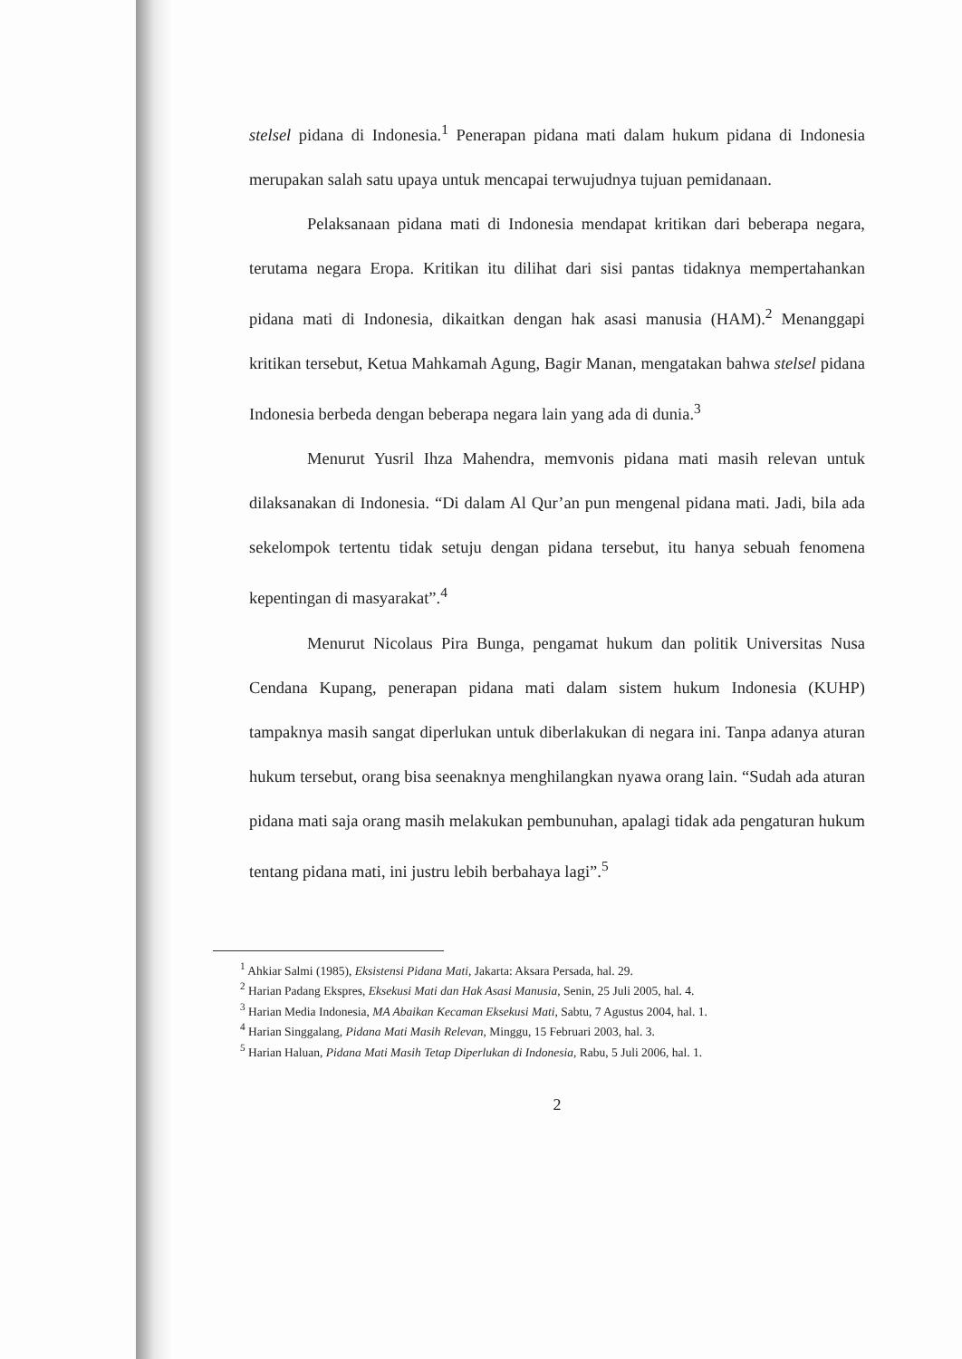stelsel pidana di Indonesia.<sup>1</sup> Penerapan pidana mati dalam hukum pidana di Indonesia merupakan salah satu upaya untuk mencapai terwujudnya tujuan pemidanaan.
Pelaksanaan pidana mati di Indonesia mendapat kritikan dari beberapa negara, terutama negara Eropa. Kritikan itu dilihat dari sisi pantas tidaknya mempertahankan pidana mati di Indonesia, dikaitkan dengan hak asasi manusia (HAM).<sup>2</sup> Menanggapi kritikan tersebut, Ketua Mahkamah Agung, Bagir Manan, mengatakan bahwa stelsel pidana Indonesia berbeda dengan beberapa negara lain yang ada di dunia.<sup>3</sup>
Menurut Yusril Ihza Mahendra, memvonis pidana mati masih relevan untuk dilaksanakan di Indonesia. “Di dalam Al Qur’an pun mengenal pidana mati. Jadi, bila ada sekelompok tertentu tidak setuju dengan pidana tersebut, itu hanya sebuah fenomena kepentingan di masyarakat”.<sup>4</sup>
Menurut Nicolaus Pira Bunga, pengamat hukum dan politik Universitas Nusa Cendana Kupang, penerapan pidana mati dalam sistem hukum Indonesia (KUHP) tampaknya masih sangat diperlukan untuk diberlakukan di negara ini. Tanpa adanya aturan hukum tersebut, orang bisa seenaknya menghilangkan nyawa orang lain. “Sudah ada aturan pidana mati saja orang masih melakukan pembunuhan, apalagi tidak ada pengaturan hukum tentang pidana mati, ini justru lebih berbahaya lagi”.<sup>5</sup>
<sup>1</sup> Ahkiar Salmi (1985), Eksistensi Pidana Mati, Jakarta: Aksara Persada, hal. 29.
<sup>2</sup> Harian Padang Ekspres, Eksekusi Mati dan Hak Asasi Manusia, Senin, 25 Juli 2005, hal. 4.
<sup>3</sup> Harian Media Indonesia, MA Abaikan Kecaman Eksekusi Mati, Sabtu, 7 Agustus 2004, hal. 1.
<sup>4</sup> Harian Singgalang, Pidana Mati Masih Relevan, Minggu, 15 Februari 2003, hal. 3.
<sup>5</sup> Harian Haluan, Pidana Mati Masih Tetap Diperlukan di Indonesia, Rabu, 5 Juli 2006, hal. 1.
2